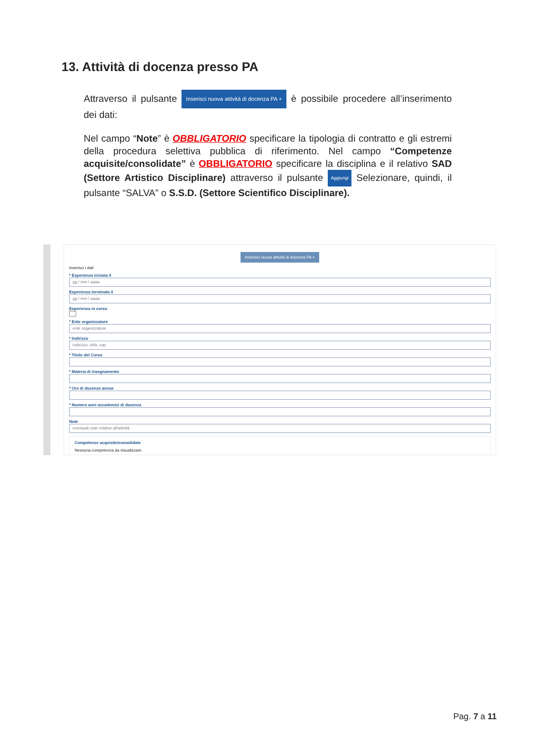13. Attività di docenza presso PA
Attraverso il pulsante Inserisci nuova attività di docenza PA + è possibile procedere all’inserimento dei dati:
Nel campo “Note” è OBBLIGATORIO specificare la tipologia di contratto e gli estremi della procedura selettiva pubblica di riferimento. Nel campo “Competenze acquisite/consolidate” è OBBLIGATORIO specificare la disciplina e il relativo SAD (Settore Artistico Disciplinare) attraverso il pulsante Aggiungi Selezionare, quindi, il pulsante “SALVA” o S.S.D. (Settore Scientifico Disciplinare).
Inserisci nuova attività di docenza PA +
Inserisci i dati
* Esperienza iniziata il
gg / mm / aaaa
Esperienza terminata il
gg / mm / aaaa
Esperienza in corso
* Ente organizzatore
ente organizzatore
* Indirizzo
indirizzo, città, cap
* Titolo del Corso
* Materia di insegnamento
* Ore di docenza annue
* Numero anni accademici di docenza
Note
eventuali note relative all'attività
Competenze acquisite/consolidate
Nessuna competenza da visualizzare.
Pag. 7 a 11